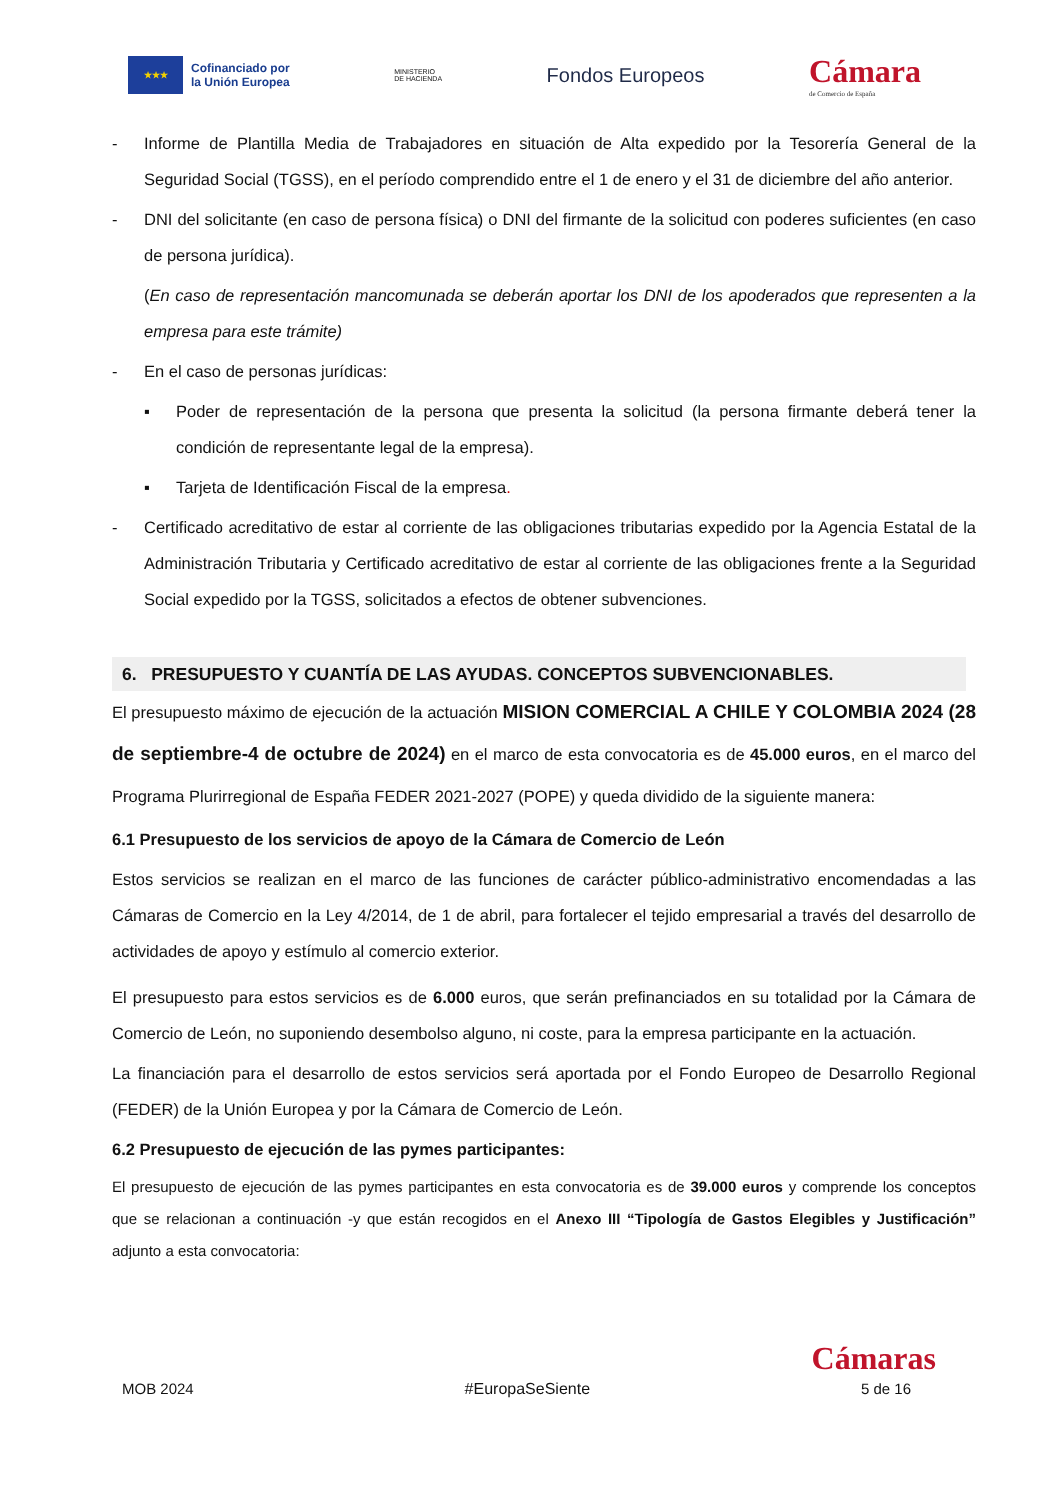★★★
Cofinanciado por
la Unión Europea
MINISTERIO
DE HACIENDA
Fondos Europeos
Cámara
de Comercio de España
- Informe de Plantilla Media de Trabajadores en situación de Alta expedido por la Tesorería General de la Seguridad Social (TGSS), en el período comprendido entre el 1 de enero y el 31 de diciembre del año anterior.
- DNI del solicitante (en caso de persona física) o DNI del firmante de la solicitud con poderes suficientes (en caso de persona jurídica).
(En caso de representación mancomunada se deberán aportar los DNI de los apoderados que representen a la empresa para este trámite)
- En el caso de personas jurídicas:
▪ Poder de representación de la persona que presenta la solicitud (la persona firmante deberá tener la condición de representante legal de la empresa).
▪ Tarjeta de Identificación Fiscal de la empresa.
- Certificado acreditativo de estar al corriente de las obligaciones tributarias expedido por la Agencia Estatal de la Administración Tributaria y Certificado acreditativo de estar al corriente de las obligaciones frente a la Seguridad Social expedido por la TGSS, solicitados a efectos de obtener subvenciones.
6. PRESUPUESTO Y CUANTÍA DE LAS AYUDAS. CONCEPTOS SUBVENCIONABLES.
El presupuesto máximo de ejecución de la actuación MISION COMERCIAL A CHILE Y COLOMBIA 2024 (28 de septiembre-4 de octubre de 2024) en el marco de esta convocatoria es de 45.000 euros, en el marco del Programa Plurirregional de España FEDER 2021-2027 (POPE) y queda dividido de la siguiente manera:
6.1 Presupuesto de los servicios de apoyo de la Cámara de Comercio de León
Estos servicios se realizan en el marco de las funciones de carácter público-administrativo encomendadas a las Cámaras de Comercio en la Ley 4/2014, de 1 de abril, para fortalecer el tejido empresarial a través del desarrollo de actividades de apoyo y estímulo al comercio exterior.
El presupuesto para estos servicios es de 6.000 euros, que serán prefinanciados en su totalidad por la Cámara de Comercio de León, no suponiendo desembolso alguno, ni coste, para la empresa participante en la actuación.
La financiación para el desarrollo de estos servicios será aportada por el Fondo Europeo de Desarrollo Regional (FEDER) de la Unión Europea y por la Cámara de Comercio de León.
6.2 Presupuesto de ejecución de las pymes participantes:
El presupuesto de ejecución de las pymes participantes en esta convocatoria es de 39.000 euros y comprende los conceptos que se relacionan a continuación -y que están recogidos en el Anexo III “Tipología de Gastos Elegibles y Justificación” adjunto a esta convocatoria:
Cámaras
MOB 2024 #EuropaSeSiente 5 de 16